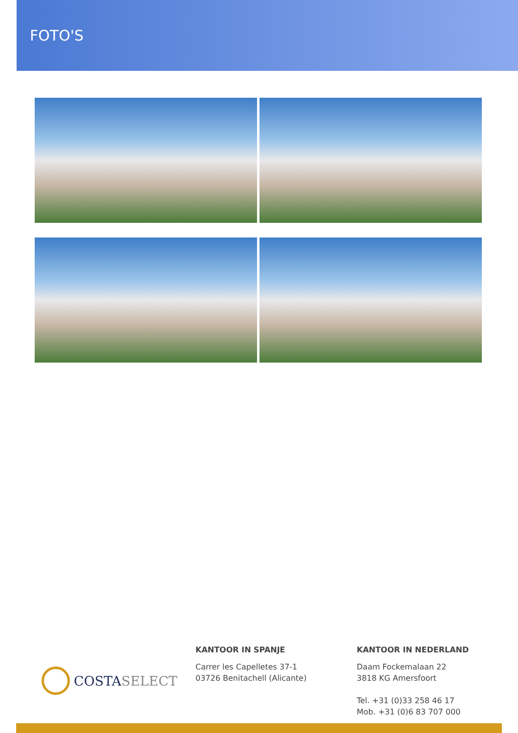FOTO'S
COSTASELECT
KANTOOR IN SPANJE
Carrer les Capelletes 37-1
03726 Benitachell (Alicante)
KANTOOR IN NEDERLAND
Daam Fockemalaan 22
3818 KG Amersfoort
Tel. +31 (0)33 258 46 17
Mob. +31 (0)6 83 707 000